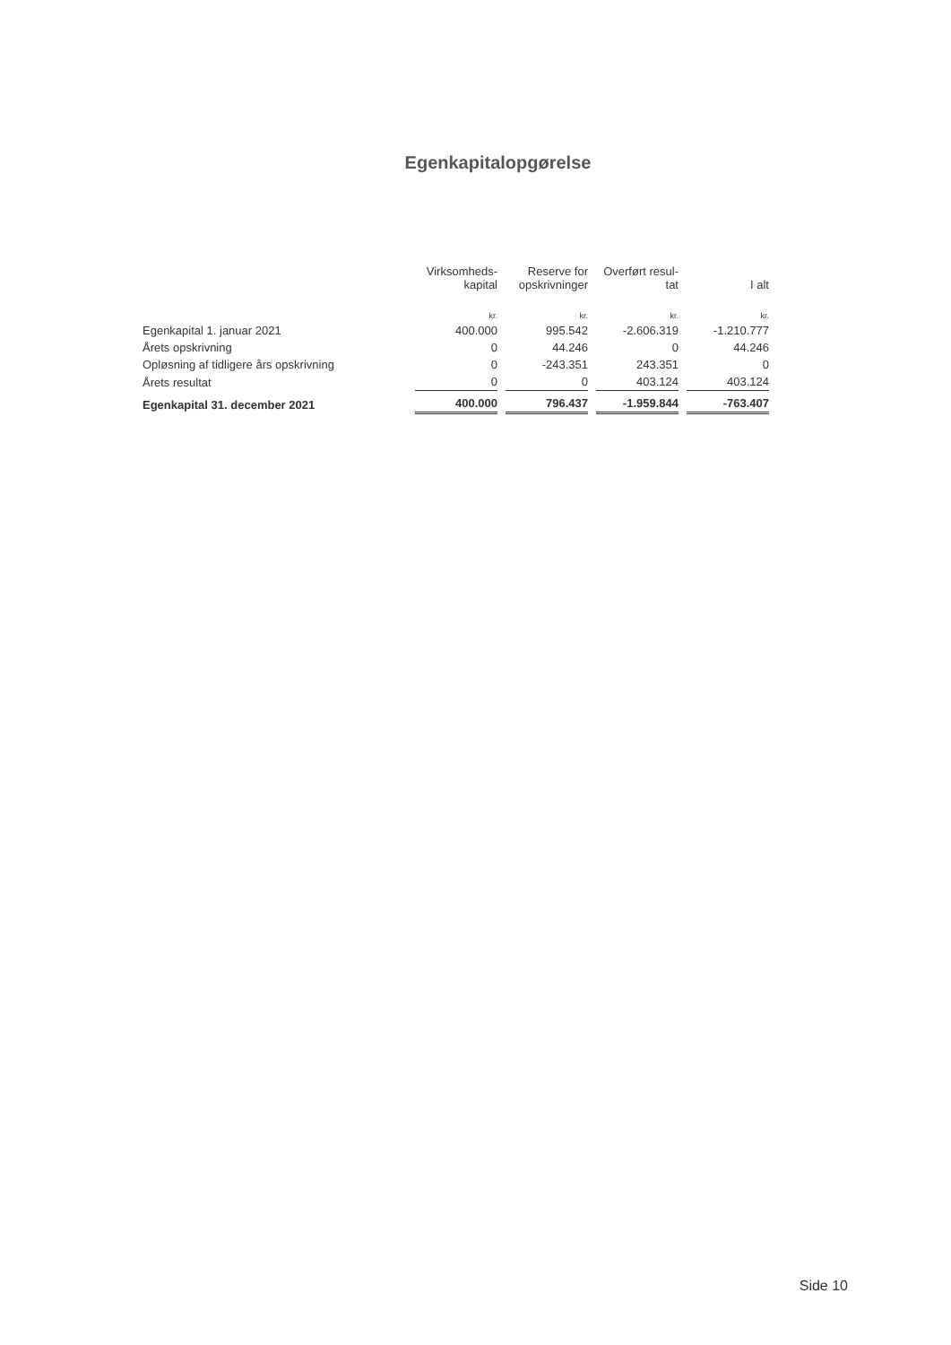Egenkapitalopgørelse
| | Virksomheds- kapital | Reserve for opskrivninger | Overført resul- tat | I alt |
| --- | --- | --- | --- | --- |
| | kr. | kr. | kr. | kr. |
| Egenkapital 1. januar 2021 | 400.000 | 995.542 | -2.606.319 | -1.210.777 |
| Årets opskrivning | 0 | 44.246 | 0 | 44.246 |
| Opløsning af tidligere års opskrivning | 0 | -243.351 | 243.351 | 0 |
| Årets resultat | 0 | 0 | 403.124 | 403.124 |
| Egenkapital 31. december 2021 | 400.000 | 796.437 | -1.959.844 | -763.407 |
Side 10